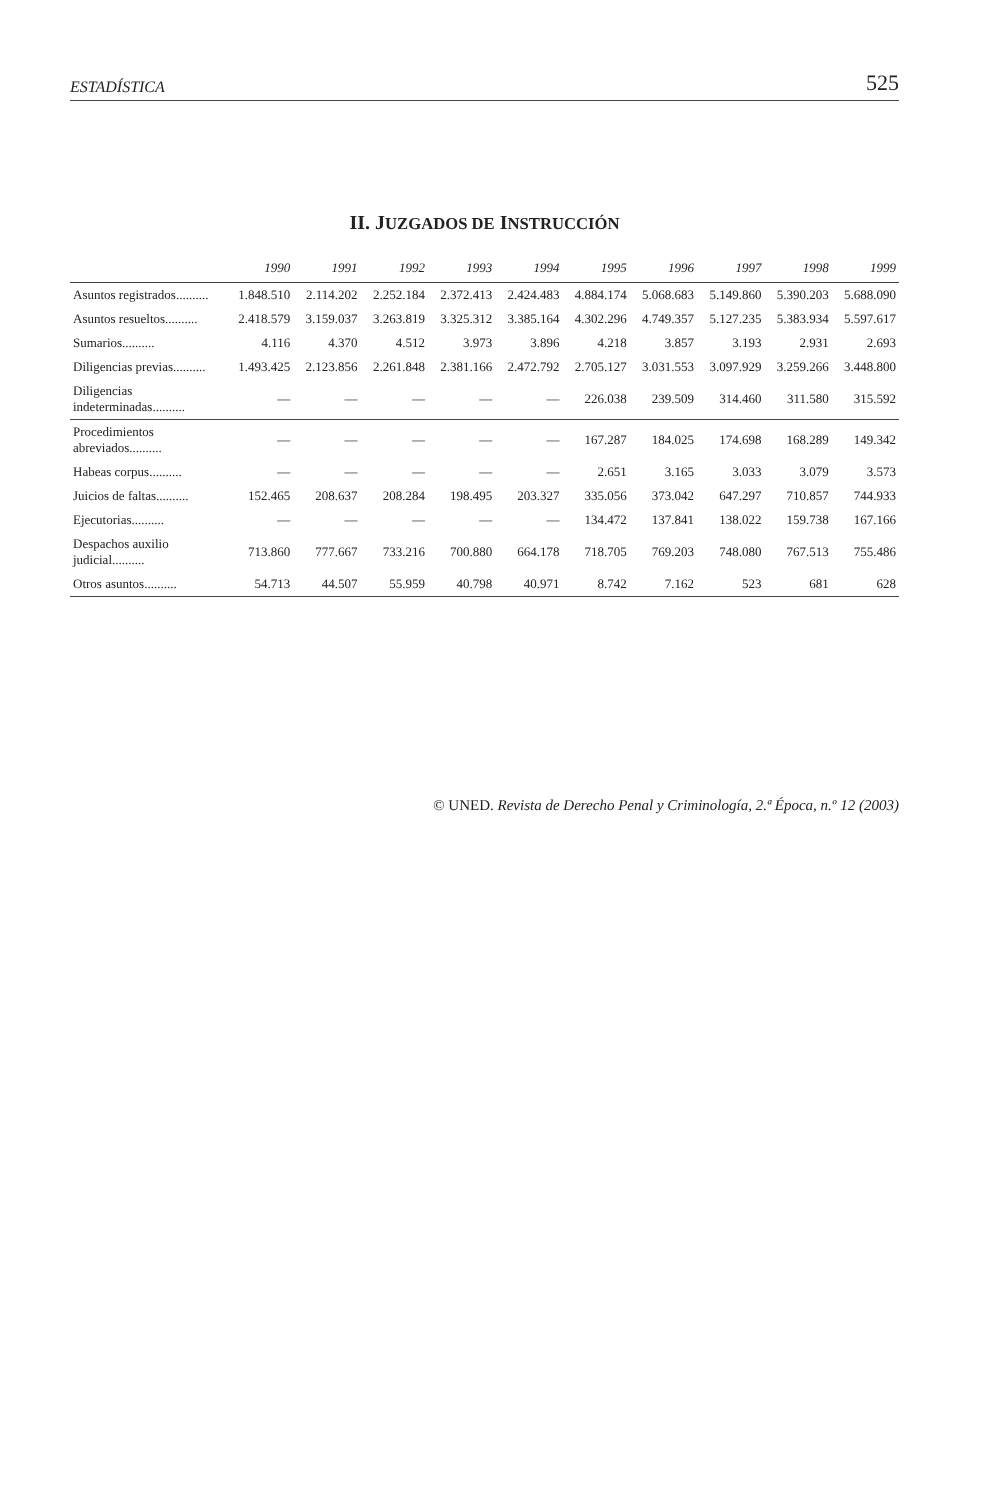ESTADÍSTICA 525
II. JUZGADOS DE INSTRUCCIÓN
| | 1990 | 1991 | 1992 | 1993 | 1994 | 1995 | 1996 | 1997 | 1998 | 1999 |
| --- | --- | --- | --- | --- | --- | --- | --- | --- | --- | --- |
| Asuntos registrados.......... | 1.848.510 | 2.114.202 | 2.252.184 | 2.372.413 | 2.424.483 | 4.884.174 | 5.068.683 | 5.149.860 | 5.390.203 | 5.688.090 |
| Asuntos resueltos.......... | 2.418.579 | 3.159.037 | 3.263.819 | 3.325.312 | 3.385.164 | 4.302.296 | 4.749.357 | 5.127.235 | 5.383.934 | 5.597.617 |
| Sumarios.......... | 4.116 | 4.370 | 4.512 | 3.973 | 3.896 | 4.218 | 3.857 | 3.193 | 2.931 | 2.693 |
| Diligencias previas.......... | 1.493.425 | 2.123.856 | 2.261.848 | 2.381.166 | 2.472.792 | 2.705.127 | 3.031.553 | 3.097.929 | 3.259.266 | 3.448.800 |
| Diligencias indeterminadas.......... | — | — | — | — | — | 226.038 | 239.509 | 314.460 | 311.580 | 315.592 |
| Procedimientos abreviados.......... | — | — | — | — | — | 167.287 | 184.025 | 174.698 | 168.289 | 149.342 |
| Habeas corpus.......... | — | — | — | — | — | 2.651 | 3.165 | 3.033 | 3.079 | 3.573 |
| Juicios de faltas.......... | 152.465 | 208.637 | 208.284 | 198.495 | 203.327 | 335.056 | 373.042 | 647.297 | 710.857 | 744.933 |
| Ejecutorias.......... | — | — | — | — | — | 134.472 | 137.841 | 138.022 | 159.738 | 167.166 |
| Despachos auxilio judicial.......... | 713.860 | 777.667 | 733.216 | 700.880 | 664.178 | 718.705 | 769.203 | 748.080 | 767.513 | 755.486 |
| Otros asuntos.......... | 54.713 | 44.507 | 55.959 | 40.798 | 40.971 | 8.742 | 7.162 | 523 | 681 | 628 |
© UNED. Revista de Derecho Penal y Criminología, 2.ª Época, n.º 12 (2003)